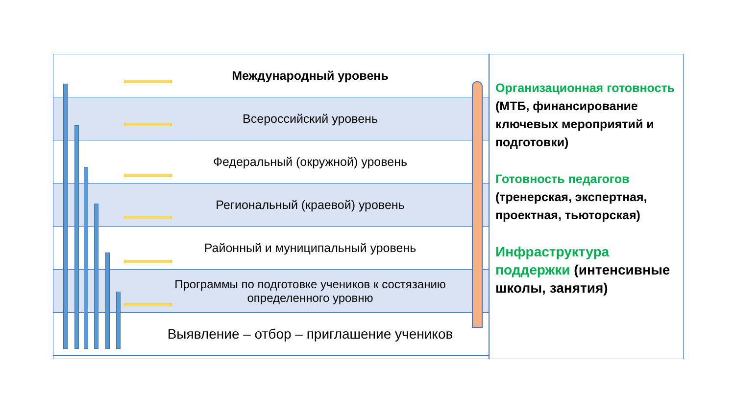Международный уровень
Всероссийский уровень
Федеральный (окружной) уровень
Региональный (краевой) уровень
Районный и муниципальный уровень
Программы по подготовке учеников к состязанию определенного уровню
Выявление – отбор – приглашение учеников
Организационная готовность (МТБ, финансирование ключевых мероприятий и подготовки)
Готовность педагогов (тренерская, экспертная, проектная, тьюторская)
Инфраструктура поддержки (интенсивные школы, занятия)